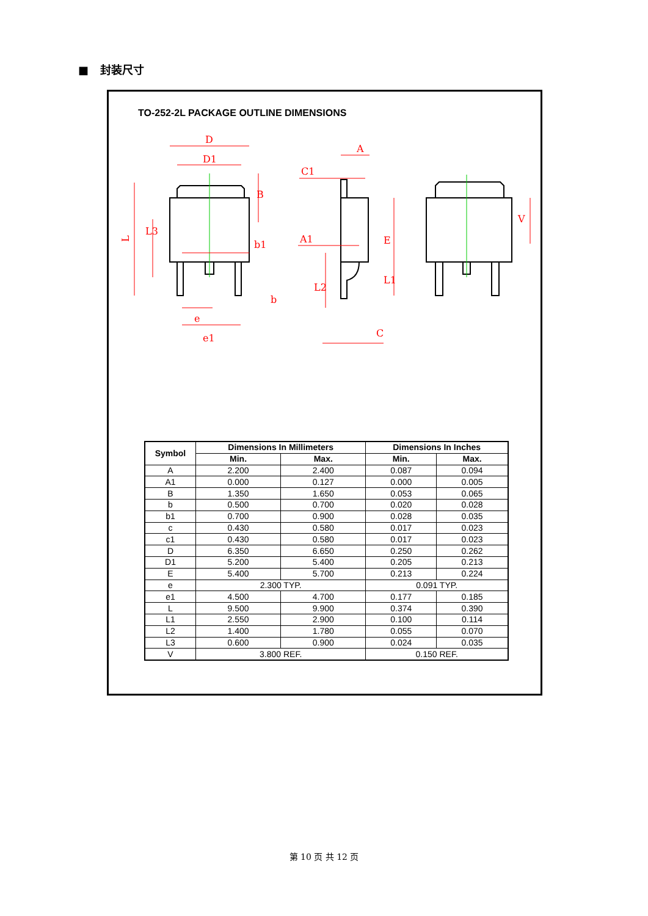■ 封装尺寸
TO-252-2L PACKAGE OUTLINE DIMENSIONS
D
D1
L
L3
B
b1
e
e1
b
A
C1
A1
E
L1
L2
C
V
| Symbol | Dimensions In Millimeters | | Dimensions In Inches | |
| --- | --- | --- | --- | --- |
| | Min. | Max. | Min. | Max. |
| A | 2.200 | 2.400 | 0.087 | 0.094 |
| A1 | 0.000 | 0.127 | 0.000 | 0.005 |
| B | 1.350 | 1.650 | 0.053 | 0.065 |
| b | 0.500 | 0.700 | 0.020 | 0.028 |
| b1 | 0.700 | 0.900 | 0.028 | 0.035 |
| c | 0.430 | 0.580 | 0.017 | 0.023 |
| c1 | 0.430 | 0.580 | 0.017 | 0.023 |
| D | 6.350 | 6.650 | 0.250 | 0.262 |
| D1 | 5.200 | 5.400 | 0.205 | 0.213 |
| E | 5.400 | 5.700 | 0.213 | 0.224 |
| e | 2.300 TYP. | | 0.091 TYP. | |
| e1 | 4.500 | 4.700 | 0.177 | 0.185 |
| L | 9.500 | 9.900 | 0.374 | 0.390 |
| L1 | 2.550 | 2.900 | 0.100 | 0.114 |
| L2 | 1.400 | 1.780 | 0.055 | 0.070 |
| L3 | 0.600 | 0.900 | 0.024 | 0.035 |
| V | 3.800 REF. | | 0.150 REF. | |
第 10 页 共 12 页